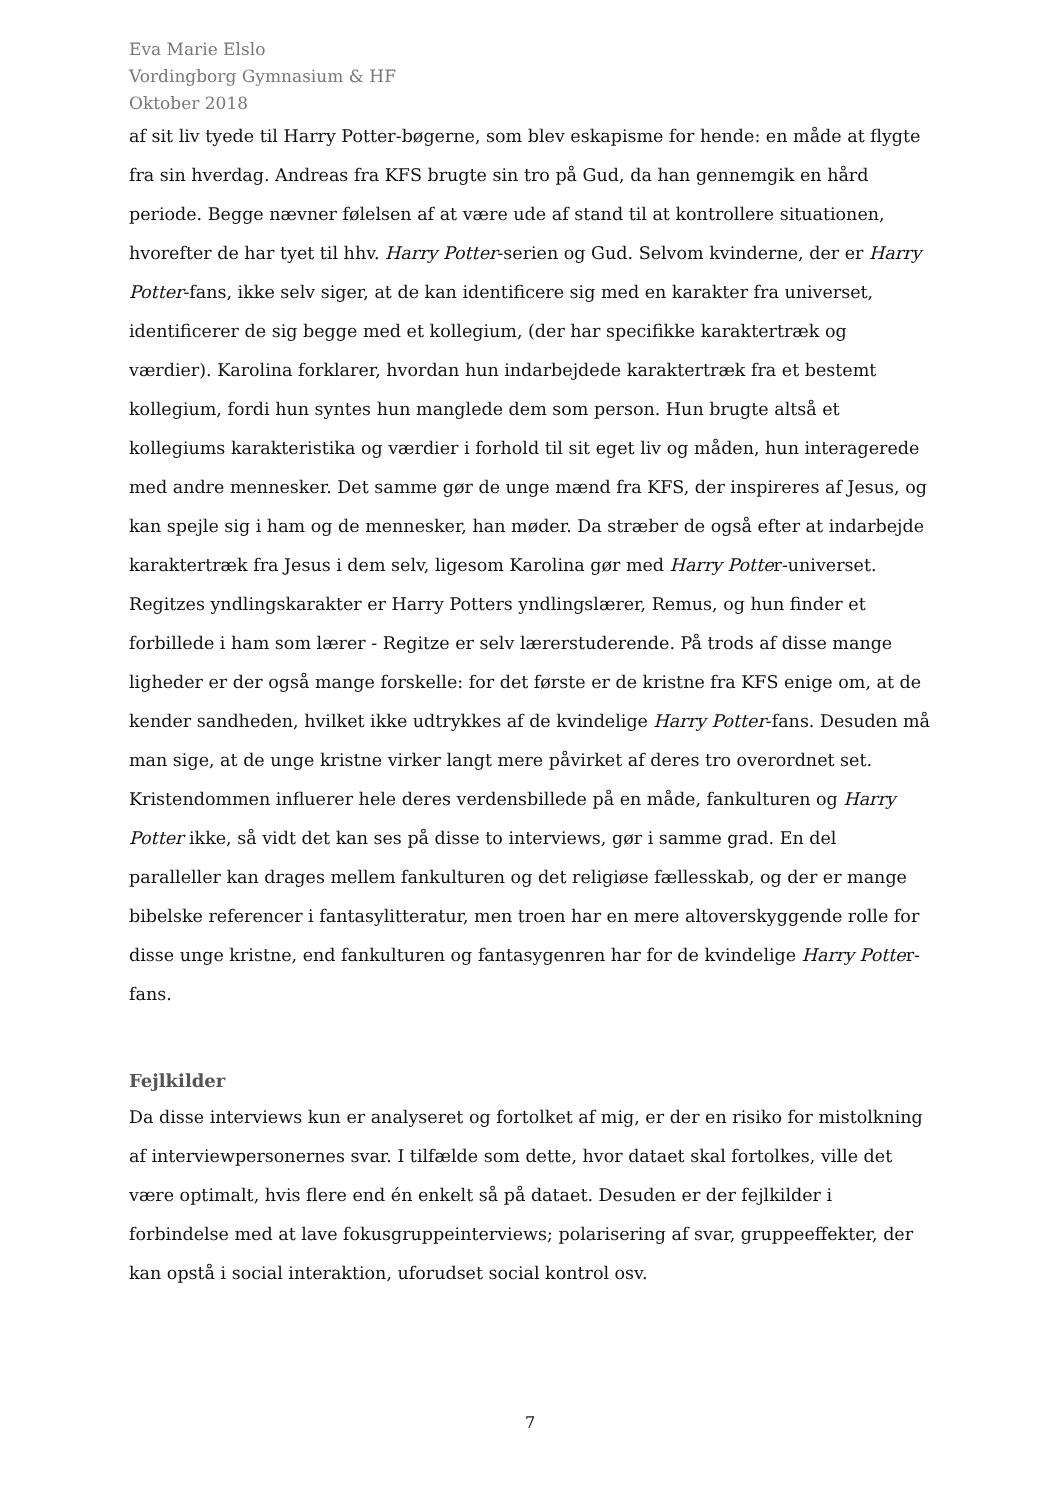Eva Marie Elslo
Vordingborg Gymnasium & HF
Oktober 2018
af sit liv tyede til Harry Potter-bøgerne, som blev eskapisme for hende: en måde at flygte fra sin hverdag. Andreas fra KFS brugte sin tro på Gud, da han gennemgik en hård periode. Begge nævner følelsen af at være ude af stand til at kontrollere situationen, hvorefter de har tyet til hhv. Harry Potter-serien og Gud. Selvom kvinderne, der er Harry Potter-fans, ikke selv siger, at de kan identificere sig med en karakter fra universet, identificerer de sig begge med et kollegium, (der har specifikke karaktertræk og værdier). Karolina forklarer, hvordan hun indarbejdede karaktertræk fra et bestemt kollegium, fordi hun syntes hun manglede dem som person. Hun brugte altså et kollegiums karakteristika og værdier i forhold til sit eget liv og måden, hun interagerede med andre mennesker. Det samme gør de unge mænd fra KFS, der inspireres af Jesus, og kan spejle sig i ham og de mennesker, han møder. Da stræber de også efter at indarbejde karaktertræk fra Jesus i dem selv, ligesom Karolina gør med Harry Potter-universet. Regitzes yndlingskarakter er Harry Potters yndlingslærer, Remus, og hun finder et forbillede i ham som lærer - Regitze er selv lærerstuderende. På trods af disse mange ligheder er der også mange forskelle: for det første er de kristne fra KFS enige om, at de kender sandheden, hvilket ikke udtrykkes af de kvindelige Harry Potter-fans. Desuden må man sige, at de unge kristne virker langt mere påvirket af deres tro overordnet set. Kristendommen influerer hele deres verdensbillede på en måde, fankulturen og Harry Potter ikke, så vidt det kan ses på disse to interviews, gør i samme grad. En del paralleller kan drages mellem fankulturen og det religiøse fællesskab, og der er mange bibelske referencer i fantasylitteratur, men troen har en mere altoverskyggende rolle for disse unge kristne, end fankulturen og fantasygenren har for de kvindelige Harry Potter-fans.
Fejlkilder
Da disse interviews kun er analyseret og fortolket af mig, er der en risiko for mistolkning af interviewpersonernes svar. I tilfælde som dette, hvor dataet skal fortolkes, ville det være optimalt, hvis flere end én enkelt så på dataet. Desuden er der fejlkilder i forbindelse med at lave fokusgruppeinterviews; polarisering af svar, gruppeeffekter, der kan opstå i social interaktion, uforudset social kontrol osv.
7